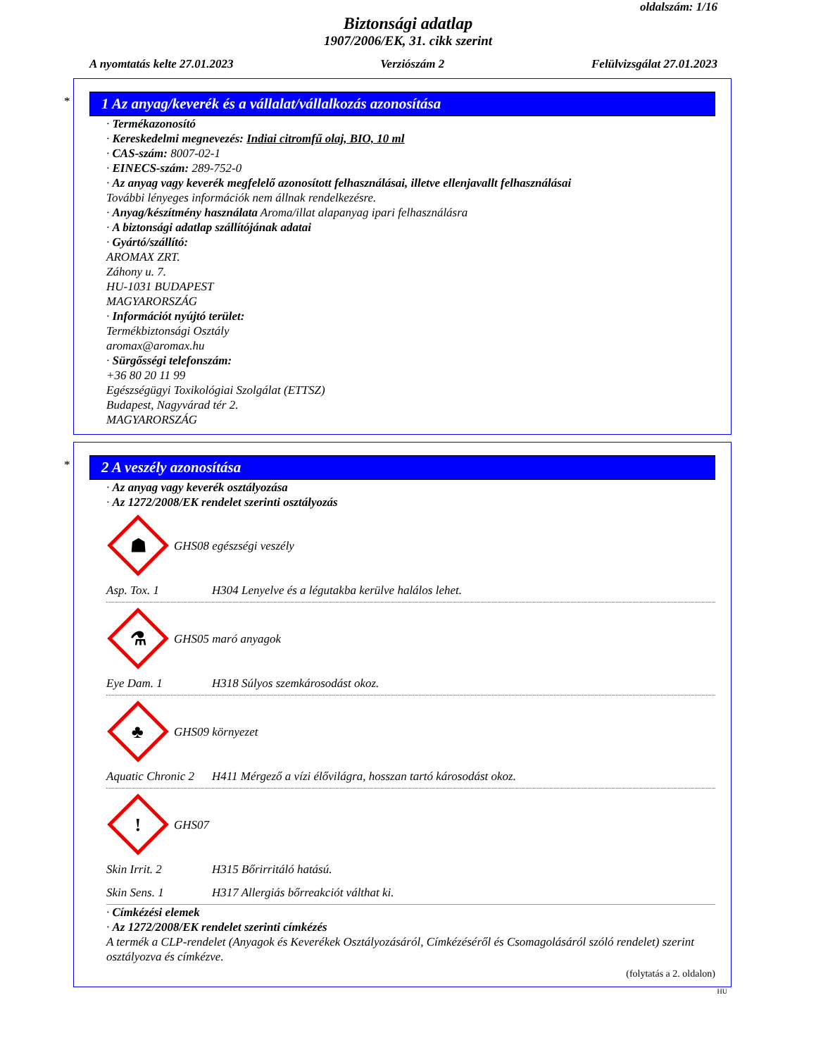oldalszám: 1/16
Biztonsági adatlap
1907/2006/EK, 31. cikk szerint
A nyomtatás kelte 27.01.2023 Verziószám 2 Felülvizsgálat 27.01.2023
*
1 Az anyag/keverék és a vállalat/vállalkozás azonosítása
· Termékazonosító
· Kereskedelmi megnevezés: Indiai citromfű olaj, BIO, 10 ml
· CAS-szám: 8007-02-1
· EINECS-szám: 289-752-0
· Az anyag vagy keverék megfelelő azonosított felhasználásai, illetve ellenjavallt felhasználásai
További lényeges információk nem állnak rendelkezésre.
· Anyag/készítmény használata Aroma/illat alapanyag ipari felhasználásra
· A biztonsági adatlap szállítójának adatai
· Gyártó/szállító:
AROMAX ZRT.
Záhony u. 7.
HU-1031 BUDAPEST
MAGYARORSZÁG
· Információt nyújtó terület:
Termékbiztonsági Osztály
aromax@aromax.hu
· Sürgősségi telefonszám:
+36 80 20 11 99
Egészségügyi Toxikológiai Szolgálat (ETTSZ)
Budapest, Nagyvárad tér 2.
MAGYARORSZÁG
*
2 A veszély azonosítása
· Az anyag vagy keverék osztályozása
· Az 1272/2008/EK rendelet szerinti osztályozás
☗
GHS08 egészségi veszély
Asp. Tox. 1 H304 Lenyelve és a légutakba kerülve halálos lehet.
⚗
GHS05 maró anyagok
Eye Dam. 1 H318 Súlyos szemkárosodást okoz.
♣
GHS09 környezet
Aquatic Chronic 2 H411 Mérgező a vízi élővilágra, hosszan tartó károsodást okoz.
!
GHS07
Skin Irrit. 2 H315 Bőrirritáló hatású.
Skin Sens. 1 H317 Allergiás bőrreakciót válthat ki.
· Címkézési elemek
· Az 1272/2008/EK rendelet szerinti címkézés
A termék a CLP-rendelet (Anyagok és Keverékek Osztályozásáról, Címkézéséről és Csomagolásáról szóló rendelet) szerint osztályozva és címkézve.
(folytatás a 2. oldalon)
HU